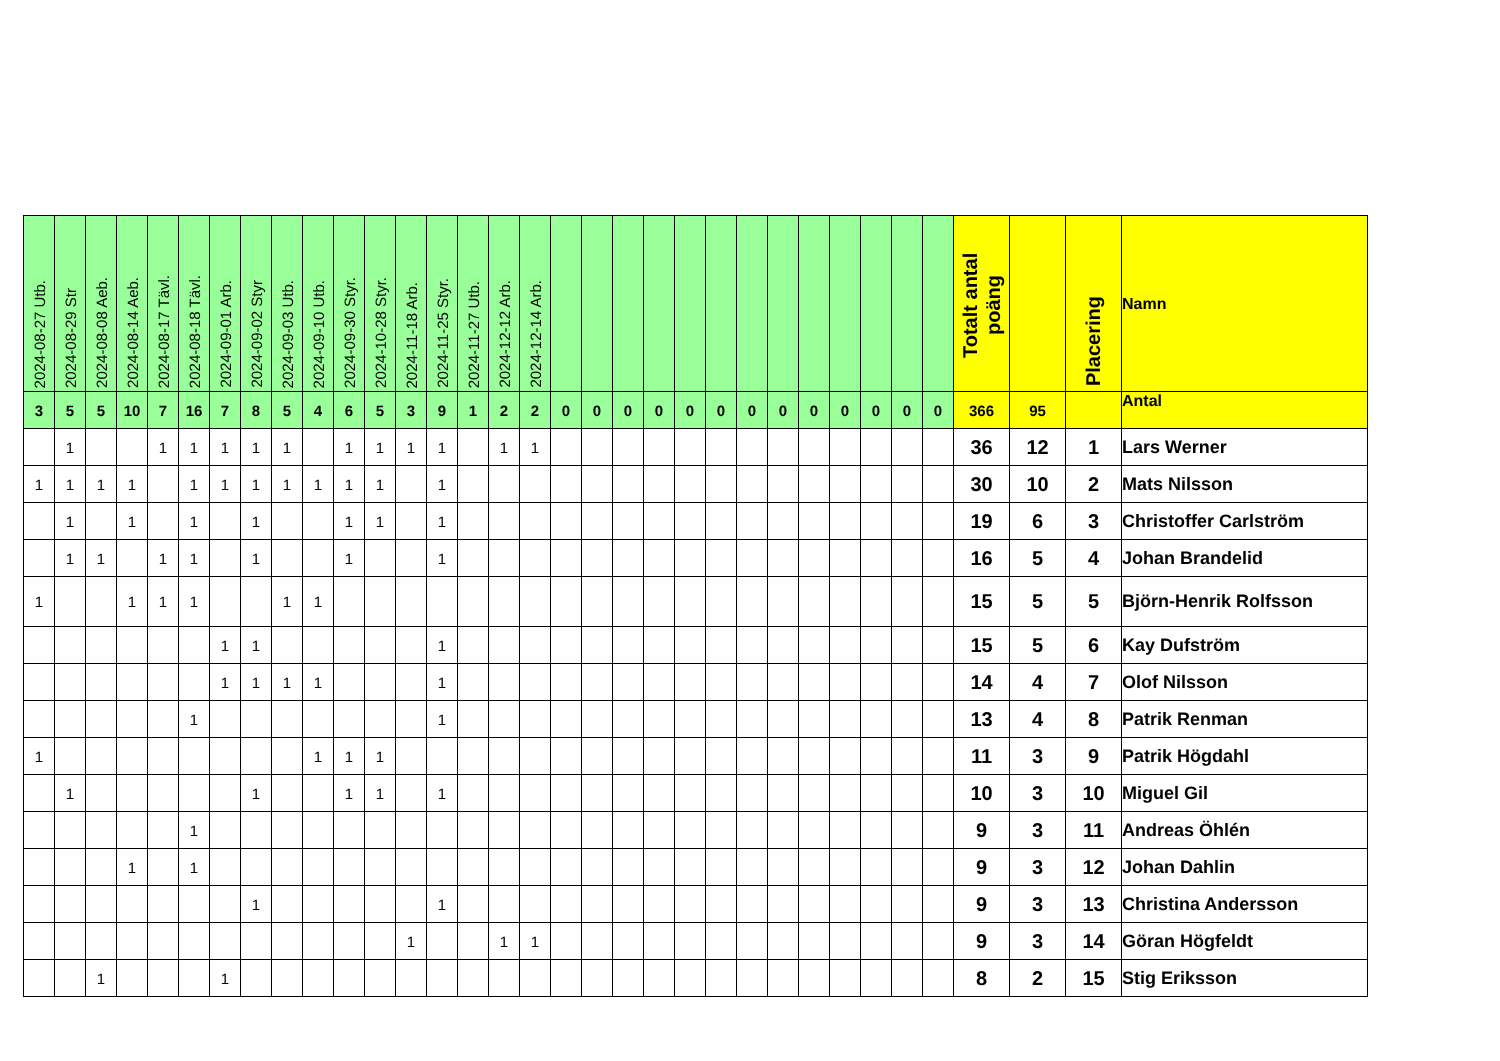| 2024-08-27 Utb. | 2024-08-29 Str | 2024-08-08 Aeb. | 2024-08-14 Aeb. | 2024-08-17 Tävl. | 2024-08-18 Tävl. | 2024-09-01 Arb. | 2024-09-02 Styr | 2024-09-03 Utb. | 2024-09-10 Utb. | 2024-09-30 Styr. | 2024-10-28 Styr. | 2024-11-18 Arb. | 2024-11-25 Styr. | 2024-11-27 Utb. | 2024-12-12 Arb. | 2024-12-14 Arb. | | | | | | | | | | | | | | Totalt antal poäng | | Placering | Namn |
| --- | --- | --- | --- | --- | --- | --- | --- | --- | --- | --- | --- | --- | --- | --- | --- | --- | --- | --- | --- | --- | --- | --- | --- | --- | --- | --- | --- | --- | --- | --- | --- | --- | --- |
| 3 | 5 | 5 | 10 | 7 | 16 | 7 | 8 | 5 | 4 | 6 | 5 | 3 | 9 | 1 | 2 | 2 | 0 | 0 | 0 | 0 | 0 | 0 | 0 | 0 | 0 | 0 | 0 | 0 | 0 | 366 | 95 | | Antal |
| | 1 | | | 1 | 1 | 1 | 1 | 1 | | 1 | 1 | 1 | 1 | | 1 | 1 | | | | | | | | | | | | | | 36 | 12 | 1 | Lars Werner |
| 1 | 1 | 1 | 1 | | 1 | 1 | 1 | 1 | 1 | 1 | 1 | | 1 | | | | | | | | | | | | | | | | | 30 | 10 | 2 | Mats Nilsson |
| | 1 | | 1 | | 1 | | 1 | | | 1 | 1 | | 1 | | | | | | | | | | | | | | | | | 19 | 6 | 3 | Christoffer Carlström |
| | 1 | 1 | | 1 | 1 | | 1 | | | 1 | | | 1 | | | | | | | | | | | | | | | | | 16 | 5 | 4 | Johan Brandelid |
| 1 | | | 1 | 1 | 1 | | | 1 | 1 | | | | | | | | | | | | | | | | | | | | | 15 | 5 | 5 | Björn-Henrik Rolfsson |
| | | | | | | 1 | 1 | | | | | | 1 | | | | | | | | | | | | | | | | | 15 | 5 | 6 | Kay Dufström |
| | | | | | | 1 | 1 | 1 | 1 | | | | 1 | | | | | | | | | | | | | | | | | 14 | 4 | 7 | Olof Nilsson |
| | | | | | 1 | | | | | | | | 1 | | | | | | | | | | | | | | | | | 13 | 4 | 8 | Patrik Renman |
| 1 | | | | | | | | | 1 | 1 | 1 | | | | | | | | | | | | | | | | | | | 11 | 3 | 9 | Patrik Högdahl |
| | 1 | | | | | | 1 | | | 1 | 1 | | 1 | | | | | | | | | | | | | | | | | 10 | 3 | 10 | Miguel Gil |
| | | | | | 1 | | | | | | | | | | | | | | | | | | | | | | | | | 9 | 3 | 11 | Andreas Öhlén |
| | | | 1 | | 1 | | | | | | | | | | | | | | | | | | | | | | | | | 9 | 3 | 12 | Johan Dahlin |
| | | | | | | | 1 | | | | | | 1 | | | | | | | | | | | | | | | | | 9 | 3 | 13 | Christina Andersson |
| | | | | | | | | | | | | 1 | | | 1 | 1 | | | | | | | | | | | | | | 9 | 3 | 14 | Göran Högfeldt |
| | | 1 | | | | 1 | | | | | | | | | | | | | | | | | | | | | | | | 8 | 2 | 15 | Stig Eriksson |